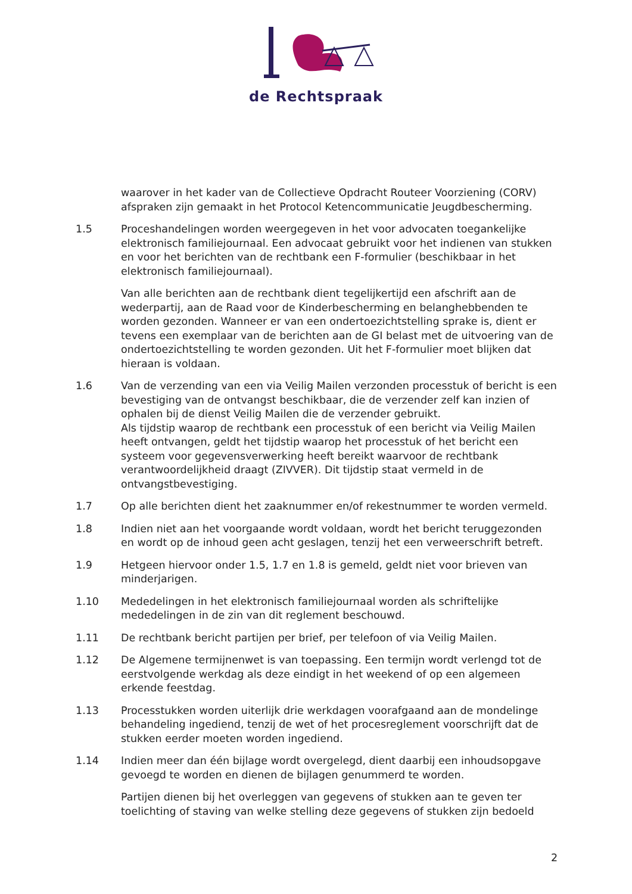de Rechtspraak
waarover in het kader van de Collectieve Opdracht Routeer Voorziening (CORV) afspraken zijn gemaakt in het Protocol Ketencommunicatie Jeugdbescherming.
1.5 Proceshandelingen worden weergegeven in het voor advocaten toegankelijke elektronisch familiejournaal. Een advocaat gebruikt voor het indienen van stukken en voor het berichten van de rechtbank een F-formulier (beschikbaar in het elektronisch familiejournaal).
Van alle berichten aan de rechtbank dient tegelijkertijd een afschrift aan de wederpartij, aan de Raad voor de Kinderbescherming en belanghebbenden te worden gezonden. Wanneer er van een ondertoezichtstelling sprake is, dient er tevens een exemplaar van de berichten aan de GI belast met de uitvoering van de ondertoezichtstelling te worden gezonden. Uit het F-formulier moet blijken dat hieraan is voldaan.
1.6 Van de verzending van een via Veilig Mailen verzonden processtuk of bericht is een bevestiging van de ontvangst beschikbaar, die de verzender zelf kan inzien of ophalen bij de dienst Veilig Mailen die de verzender gebruikt.
Als tijdstip waarop de rechtbank een processtuk of een bericht via Veilig Mailen heeft ontvangen, geldt het tijdstip waarop het processtuk of het bericht een systeem voor gegevensverwerking heeft bereikt waarvoor de rechtbank verantwoordelijkheid draagt (ZIVVER). Dit tijdstip staat vermeld in de ontvangstbevestiging.
1.7 Op alle berichten dient het zaaknummer en/of rekestnummer te worden vermeld.
1.8 Indien niet aan het voorgaande wordt voldaan, wordt het bericht teruggezonden en wordt op de inhoud geen acht geslagen, tenzij het een verweerschrift betreft.
1.9 Hetgeen hiervoor onder 1.5, 1.7 en 1.8 is gemeld, geldt niet voor brieven van minderjarigen.
1.10 Mededelingen in het elektronisch familiejournaal worden als schriftelijke mededelingen in de zin van dit reglement beschouwd.
1.11 De rechtbank bericht partijen per brief, per telefoon of via Veilig Mailen.
1.12 De Algemene termijnenwet is van toepassing. Een termijn wordt verlengd tot de eerstvolgende werkdag als deze eindigt in het weekend of op een algemeen erkende feestdag.
1.13 Processtukken worden uiterlijk drie werkdagen voorafgaand aan de mondelinge behandeling ingediend, tenzij de wet of het procesreglement voorschrijft dat de stukken eerder moeten worden ingediend.
1.14 Indien meer dan één bijlage wordt overgelegd, dient daarbij een inhoudsopgave gevoegd te worden en dienen de bijlagen genummerd te worden.
Partijen dienen bij het overleggen van gegevens of stukken aan te geven ter toelichting of staving van welke stelling deze gegevens of stukken zijn bedoeld
2